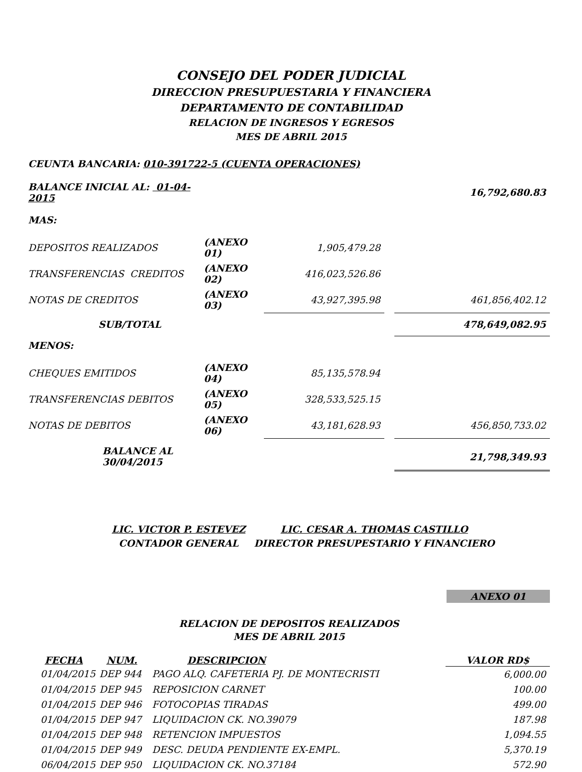CONSEJO DEL PODER JUDICIAL
DIRECCION PRESUPUESTARIA Y FINANCIERA
DEPARTAMENTO DE CONTABILIDAD
RELACION DE INGRESOS Y EGRESOS
MES DE ABRIL 2015
CEUNTA BANCARIA: 010-391722-5 (CUENTA OPERACIONES)
| BALANCE INICIAL AL: 01-04-2015 | | | | 16,792,680.83 |
| MAS: | | | | |
| DEPOSITOS REALIZADOS | (ANEXO 01) | 1,905,479.28 | | |
| TRANSFERENCIAS CREDITOS | (ANEXO 02) | 416,023,526.86 | | |
| NOTAS DE CREDITOS | (ANEXO 03) | 43,927,395.98 | | 461,856,402.12 |
| SUB/TOTAL | | | | 478,649,082.95 |
| MENOS: | | | | |
| CHEQUES EMITIDOS | (ANEXO 04) | 85,135,578.94 | | |
| TRANSFERENCIAS DEBITOS | (ANEXO 05) | 328,533,525.15 | | |
| NOTAS DE DEBITOS | (ANEXO 06) | 43,181,628.93 | | 456,850,733.02 |
| BALANCE AL 30/04/2015 | | | | 21,798,349.93 |
LIC. VICTOR P. ESTEVEZ
CONTADOR GENERAL
LIC. CESAR A. THOMAS CASTILLO
DIRECTOR PRESUPESTARIO Y FINANCIERO
ANEXO 01
RELACION DE DEPOSITOS REALIZADOS
MES DE ABRIL 2015
| FECHA | NUM. | DESCRIPCION | VALOR RD$ |
| --- | --- | --- | --- |
| 01/04/2015 | DEP 944 | PAGO ALQ. CAFETERIA PJ. DE MONTECRISTI | 6,000.00 |
| 01/04/2015 | DEP 945 | REPOSICION CARNET | 100.00 |
| 01/04/2015 | DEP 946 | FOTOCOPIAS TIRADAS | 499.00 |
| 01/04/2015 | DEP 947 | LIQUIDACION CK. NO.39079 | 187.98 |
| 01/04/2015 | DEP 948 | RETENCION IMPUESTOS | 1,094.55 |
| 01/04/2015 | DEP 949 | DESC. DEUDA PENDIENTE EX-EMPL. | 5,370.19 |
| 06/04/2015 | DEP 950 | LIQUIDACION CK. NO.37184 | 572.90 |